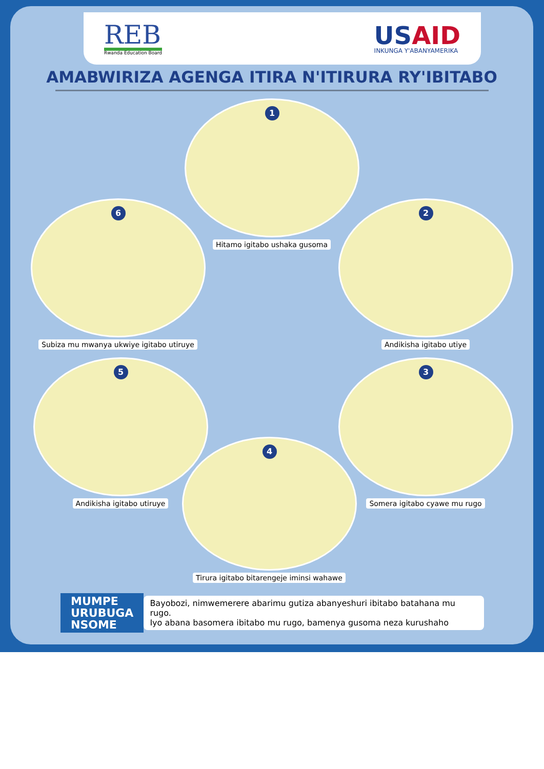REB
Rwanda Education Board
USAID
INKUNGA Y'ABANYAMERIKA
AMABWIRIZA AGENGA ITIRA N'ITIRURA RY'IBITABO
1
Hitamo igitabo ushaka gusoma
2
Andikisha igitabo utiye
3
Somera igitabo cyawe mu rugo
4
Tirura igitabo bitarengeje iminsi wahawe
5
Andikisha igitabo utiruye
6
Subiza mu mwanya ukwiye igitabo utiruye
MUMPE
URUBUGA
NSOME
Bayobozi, nimwemerere abarimu gutiza abanyeshuri ibitabo batahana mu rugo.
Iyo abana basomera ibitabo mu rugo, bamenya gusoma neza kurushaho